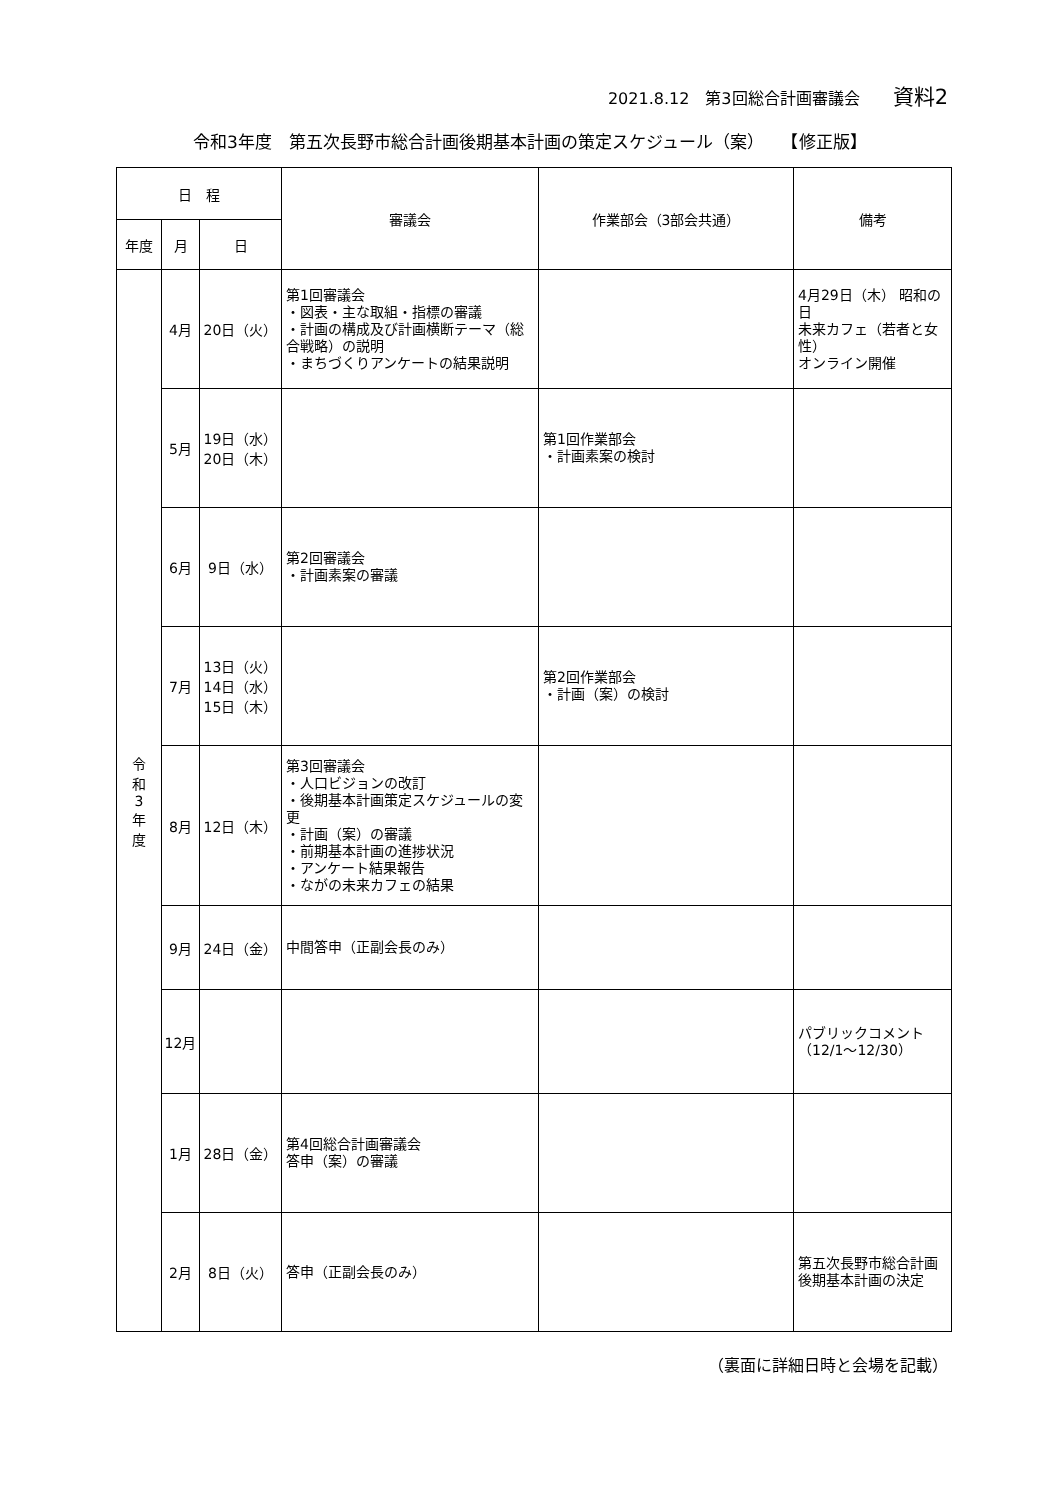2021.8.12　第3回総合計画審議会 資料2
令和3年度　第五次長野市総合計画後期基本計画の策定スケジュール（案）　　【修正版】
| 日 程 | | | 審議会 | 作業部会（3部会共通） | 備考 |
| --- | --- | --- | --- | --- | --- |
| 年度 | 月 | 日 | | | |
| 令 和 3 年 度 | 4月 | 20日（火） | 第1回審議会 ・図表・主な取組・指標の審議 ・計画の構成及び計画横断テーマ（総合戦略）の説明 ・まちづくりアンケートの結果説明 | | 4月29日（木） 昭和の日 未来カフェ（若者と女性） オンライン開催 |
| | 5月 | 19日（水） 20日（木） | | 第1回作業部会 ・計画素案の検討 | |
| | 6月 | 9日（水） | 第2回審議会 ・計画素案の審議 | | |
| | 7月 | 13日（火） 14日（水） 15日（木） | | 第2回作業部会 ・計画（案）の検討 | |
| | 8月 | 12日（木） | 第3回審議会 ・人口ビジョンの改訂 ・後期基本計画策定スケジュールの変更 ・計画（案）の審議 ・前期基本計画の進捗状況 ・アンケート結果報告 ・ながの未来カフェの結果 | | |
| | 9月 | 24日（金） | 中間答申（正副会長のみ） | | |
| | 12月 | | | | パブリックコメント （12/1～12/30） |
| | 1月 | 28日（金） | 第4回総合計画審議会 答申（案）の審議 | | |
| | 2月 | 8日（火） | 答申（正副会長のみ） | | 第五次長野市総合計画 後期基本計画の決定 |
（裏面に詳細日時と会場を記載）